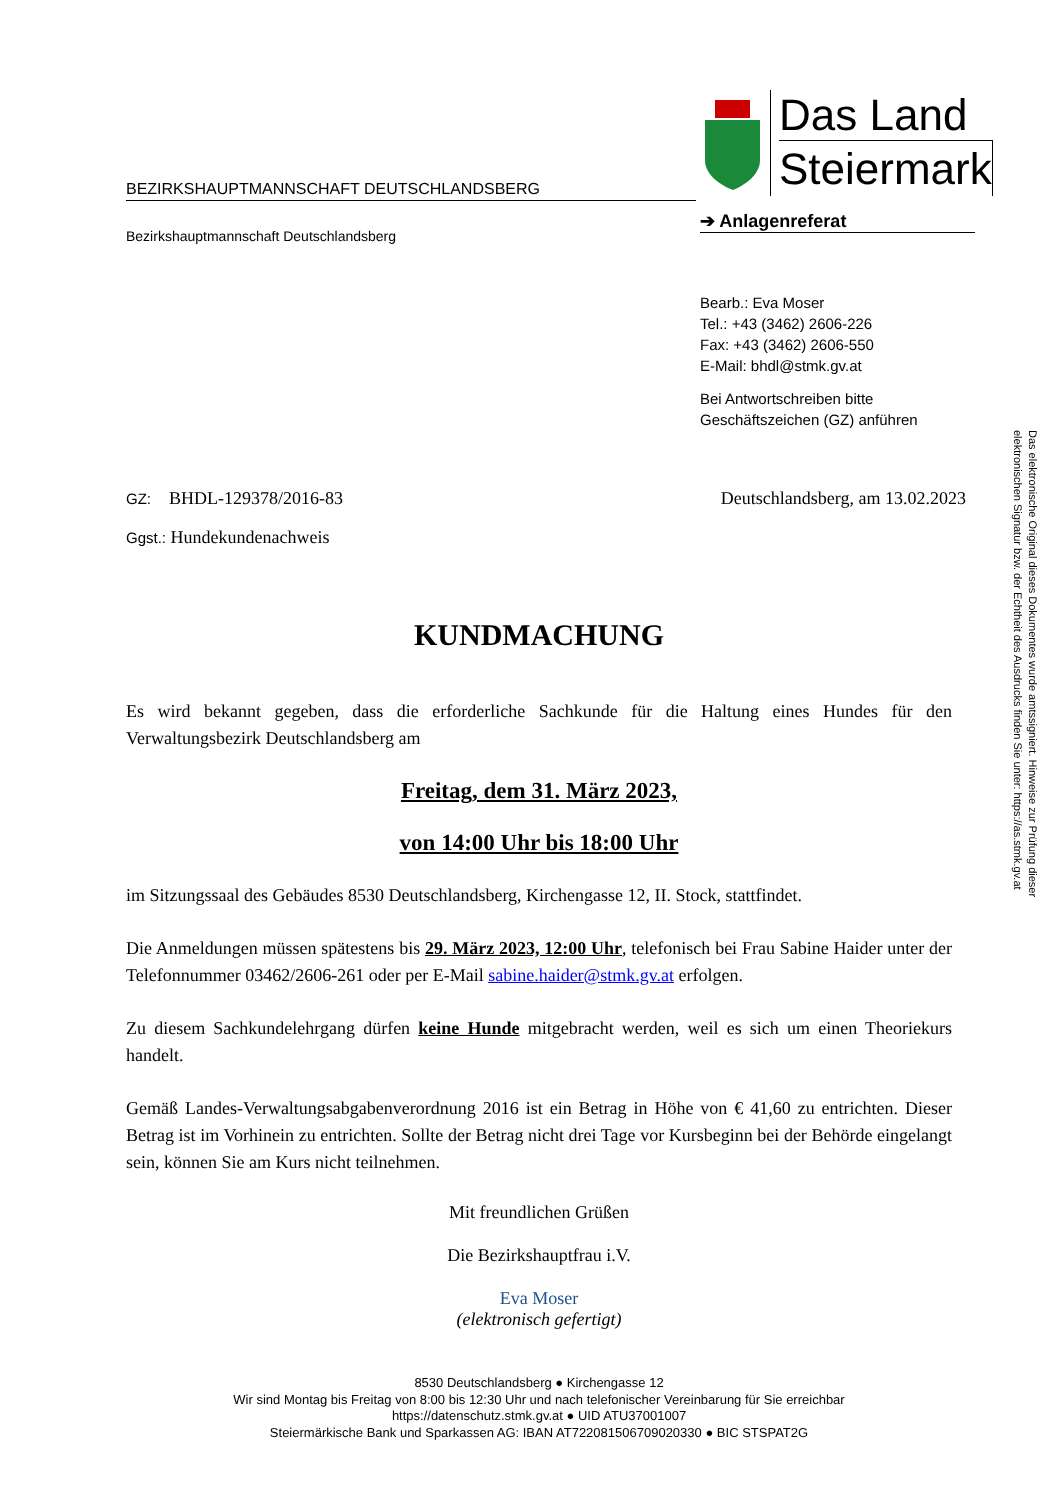BEZIRKSHAUPTMANNSCHAFT DEUTSCHLANDSBERG
Das Land
Steiermark
➔ Anlagenreferat
Bezirkshauptmannschaft Deutschlandsberg
Bearb.: Eva Moser
Tel.: +43 (3462) 2606-226
Fax: +43 (3462) 2606-550
E-Mail: bhdl@stmk.gv.at
Bei Antwortschreiben bitte
Geschäftszeichen (GZ) anführen
Das elektronische Original dieses Dokumentes wurde amtssigniert. Hinweise zur Prüfung dieser elektronischen Signatur bzw. der Echtheit des Ausdrucks finden Sie unter: https://as.stmk.gv.at
GZ: BHDL-129378/2016-83 Deutschlandsberg, am 13.02.2023
Ggst.: Hundekundenachweis
KUNDMACHUNG
Es wird bekannt gegeben, dass die erforderliche Sachkunde für die Haltung eines Hundes für den Verwaltungsbezirk Deutschlandsberg am
Freitag, dem 31. März 2023,
von 14:00 Uhr bis 18:00 Uhr
im Sitzungssaal des Gebäudes 8530 Deutschlandsberg, Kirchengasse 12, II. Stock, stattfindet.
Die Anmeldungen müssen spätestens bis 29. März 2023, 12:00 Uhr, telefonisch bei Frau Sabine Haider unter der Telefonnummer 03462/2606-261 oder per E-Mail sabine.haider@stmk.gv.at erfolgen.
Zu diesem Sachkundelehrgang dürfen keine Hunde mitgebracht werden, weil es sich um einen Theoriekurs handelt.
Gemäß Landes-Verwaltungsabgabenverordnung 2016 ist ein Betrag in Höhe von € 41,60 zu entrichten. Dieser Betrag ist im Vorhinein zu entrichten. Sollte der Betrag nicht drei Tage vor Kursbeginn bei der Behörde eingelangt sein, können Sie am Kurs nicht teilnehmen.
Mit freundlichen Grüßen
Die Bezirkshauptfrau i.V.
Eva Moser
(elektronisch gefertigt)
8530 Deutschlandsberg ● Kirchengasse 12
Wir sind Montag bis Freitag von 8:00 bis 12:30 Uhr und nach telefonischer Vereinbarung für Sie erreichbar
https://datenschutz.stmk.gv.at ● UID ATU37001007
Steiermärkische Bank und Sparkassen AG: IBAN AT722081506709020330 ● BIC STSPAT2G